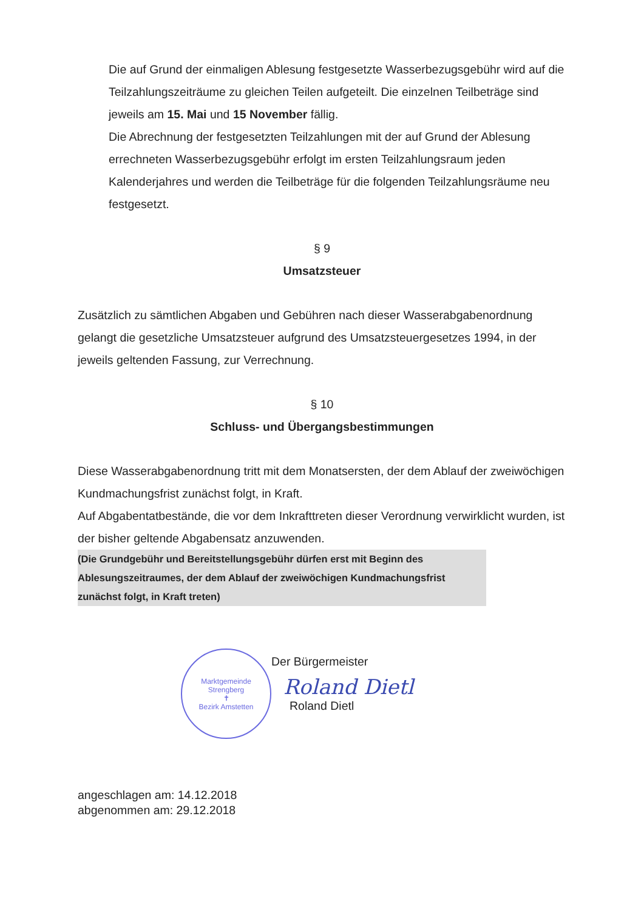Die auf Grund der einmaligen Ablesung festgesetzte Wasserbezugsgebühr wird auf die Teilzahlungszeiträume zu gleichen Teilen aufgeteilt. Die einzelnen Teilbeträge sind jeweils am 15. Mai und 15 November fällig.
Die Abrechnung der festgesetzten Teilzahlungen mit der auf Grund der Ablesung errechneten Wasserbezugsgebühr erfolgt im ersten Teilzahlungsraum jeden Kalenderjahres und werden die Teilbeträge für die folgenden Teilzahlungsräume neu festgesetzt.
§ 9
Umsatzsteuer
Zusätzlich zu sämtlichen Abgaben und Gebühren nach dieser Wasserabgabenordnung gelangt die gesetzliche Umsatzsteuer aufgrund des Umsatzsteuergesetzes 1994, in der jeweils geltenden Fassung, zur Verrechnung.
§ 10
Schluss- und Übergangsbestimmungen
Diese Wasserabgabenordnung tritt mit dem Monatsersten, der dem Ablauf der zweiwöchigen Kundmachungsfrist zunächst folgt, in Kraft.
Auf Abgabentatbestände, die vor dem Inkrafttreten dieser Verordnung verwirklicht wurden, ist der bisher geltende Abgabensatz anzuwenden.
(Die Grundgebühr und Bereitstellungsgebühr dürfen erst mit Beginn des Ablesungszeitraumes, der dem Ablauf der zweiwöchigen Kundmachungsfrist zunächst folgt, in Kraft treten)
Marktgemeinde Strengberg
✝
Bezirk Amstetten
Der Bürgermeister
Roland Dietl
Roland Dietl
angeschlagen am: 14.12.2018
abgenommen am: 29.12.2018